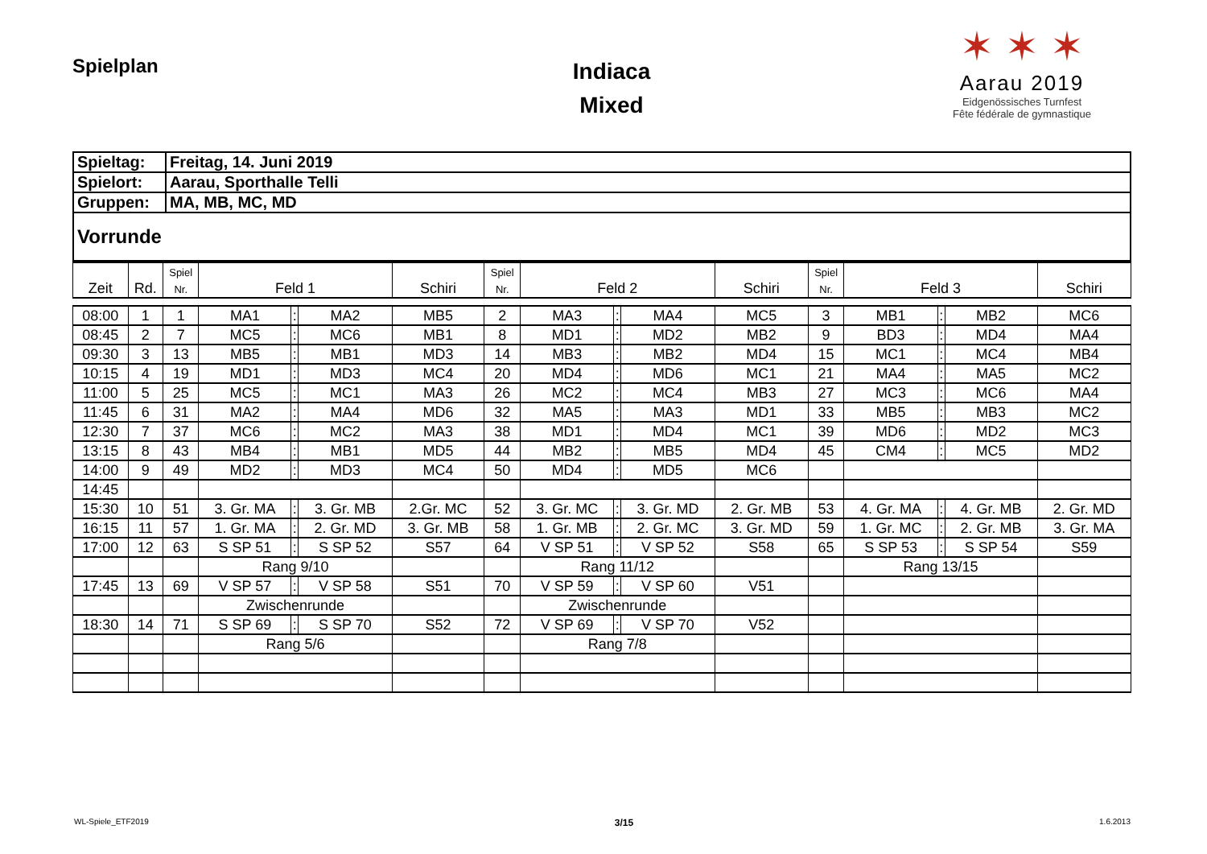Spielplan
Indiaca
Mixed
✶ ✶ ✶
Aarau 2019
Eidgenössisches Turnfest
Fête fédérale de gymnastique
| Spieltag: | Freitag, 14. Juni 2019 |
| Spielort: | Aarau, Sporthalle Telli |
| Gruppen: | MA, MB, MC, MD |
| Vorrunde | |
| Zeit | Rd. | Spiel Nr. | Feld 1 | | | Schiri | Spiel Nr. | Feld 2 | | | Schiri | Spiel Nr. | Feld 3 | | | Schiri |
| --- | --- | --- | --- | --- | --- | --- | --- | --- | --- | --- | --- | --- | --- | --- | --- | --- |
| 08:00 | 1 | 1 | MA1 | : | MA2 | MB5 | 2 | MA3 | : | MA4 | MC5 | 3 | MB1 | : | MB2 | MC6 |
| 08:45 | 2 | 7 | MC5 | : | MC6 | MB1 | 8 | MD1 | : | MD2 | MB2 | 9 | BD3 | : | MD4 | MA4 |
| 09:30 | 3 | 13 | MB5 | : | MB1 | MD3 | 14 | MB3 | : | MB2 | MD4 | 15 | MC1 | : | MC4 | MB4 |
| 10:15 | 4 | 19 | MD1 | : | MD3 | MC4 | 20 | MD4 | : | MD6 | MC1 | 21 | MA4 | : | MA5 | MC2 |
| 11:00 | 5 | 25 | MC5 | : | MC1 | MA3 | 26 | MC2 | : | MC4 | MB3 | 27 | MC3 | : | MC6 | MA4 |
| 11:45 | 6 | 31 | MA2 | : | MA4 | MD6 | 32 | MA5 | : | MA3 | MD1 | 33 | MB5 | : | MB3 | MC2 |
| 12:30 | 7 | 37 | MC6 | : | MC2 | MA3 | 38 | MD1 | : | MD4 | MC1 | 39 | MD6 | : | MD2 | MC3 |
| 13:15 | 8 | 43 | MB4 | : | MB1 | MD5 | 44 | MB2 | : | MB5 | MD4 | 45 | CM4 | : | MC5 | MD2 |
| 14:00 | 9 | 49 | MD2 | : | MD3 | MC4 | 50 | MD4 | : | MD5 | MC6 | | | | | |
| 14:45 | | | | | | | | | | | | | | | | |
| 15:30 | 10 | 51 | 3. Gr. MA | : | 3. Gr. MB | 2.Gr. MC | 52 | 3. Gr. MC | : | 3. Gr. MD | 2. Gr. MB | 53 | 4. Gr. MA | : | 4. Gr. MB | 2. Gr. MD |
| 16:15 | 11 | 57 | 1. Gr. MA | : | 2. Gr. MD | 3. Gr. MB | 58 | 1. Gr. MB | : | 2. Gr. MC | 3. Gr. MD | 59 | 1. Gr. MC | : | 2. Gr. MB | 3. Gr. MA |
| 17:00 | 12 | 63 | S SP 51 | : | S SP 52 | S57 | 64 | V SP 51 | : | V SP 52 | S58 | 65 | S SP 53 | : | S SP 54 | S59 |
| | | | Rang 9/10 | | | | | Rang 11/12 | | | | | Rang 13/15 | | | |
| 17:45 | 13 | 69 | V SP 57 | : | V SP 58 | S51 | 70 | V SP 59 | : | V SP 60 | V51 | | | | | |
| | | | Zwischenrunde | | | | | Zwischenrunde | | | | | | | | |
| 18:30 | 14 | 71 | S SP 69 | : | S SP 70 | S52 | 72 | V SP 69 | : | V SP 70 | V52 | | | | | |
| | | | Rang 5/6 | | | | | Rang 7/8 | | | | | | | | |
WL-Spiele_ETF2019 3/15 1.6.2013